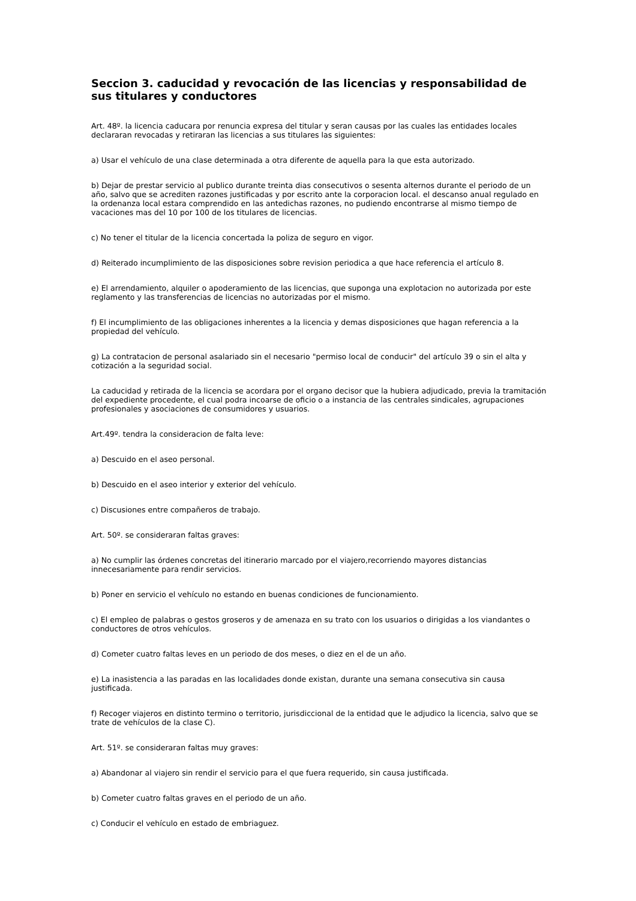Seccion 3. caducidad y revocación de las licencias y responsabilidad de sus titulares y conductores
Art. 48º. la licencia caducara por renuncia expresa del titular y seran causas por las cuales las entidades locales declararan revocadas y retiraran las licencias a sus titulares las siguientes:
a) Usar el vehículo de una clase determinada a otra diferente de aquella para la que esta autorizado.
b) Dejar de prestar servicio al publico durante treinta dias consecutivos o sesenta alternos durante el periodo de un año, salvo que se acrediten razones justificadas y por escrito ante la corporacion local. el descanso anual regulado en la ordenanza local estara comprendido en las antedichas razones, no pudiendo encontrarse al mismo tiempo de vacaciones mas del 10 por 100 de los titulares de licencias.
c) No tener el titular de la licencia concertada la poliza de seguro en vigor.
d) Reiterado incumplimiento de las disposiciones sobre revision periodica a que hace referencia el artículo 8.
e) El arrendamiento, alquiler o apoderamiento de las licencias, que suponga una explotacion no autorizada por este reglamento y las transferencias de licencias no autorizadas por el mismo.
f) El incumplimiento de las obligaciones inherentes a la licencia y demas disposiciones que hagan referencia a la propiedad del vehículo.
g) La contratacion de personal asalariado sin el necesario "permiso local de conducir" del artículo 39 o sin el alta y cotización a la seguridad social.
La caducidad y retirada de la licencia se acordara por el organo decisor que la hubiera adjudicado, previa la tramitación del expediente procedente, el cual podra incoarse de oficio o a instancia de las centrales sindicales, agrupaciones profesionales y asociaciones de consumidores y usuarios.
Art.49º. tendra la consideracion de falta leve:
a) Descuido en el aseo personal.
b) Descuido en el aseo interior y exterior del vehículo.
c) Discusiones entre compañeros de trabajo.
Art. 50º. se consideraran faltas graves:
a) No cumplir las órdenes concretas del itinerario marcado por el viajero,recorriendo mayores distancias innecesariamente para rendir servicios.
b) Poner en servicio el vehículo no estando en buenas condiciones de funcionamiento.
c) El empleo de palabras o gestos groseros y de amenaza en su trato con los usuarios o dirigidas a los viandantes o conductores de otros vehículos.
d) Cometer cuatro faltas leves en un periodo de dos meses, o diez en el de un año.
e) La inasistencia a las paradas en las localidades donde existan, durante una semana consecutiva sin causa justificada.
f) Recoger viajeros en distinto termino o territorio, jurisdiccional de la entidad que le adjudico la licencia, salvo que se trate de vehículos de la clase C).
Art. 51º. se consideraran faltas muy graves:
a) Abandonar al viajero sin rendir el servicio para el que fuera requerido, sin causa justificada.
b) Cometer cuatro faltas graves en el periodo de un año.
c) Conducir el vehículo en estado de embriaguez.